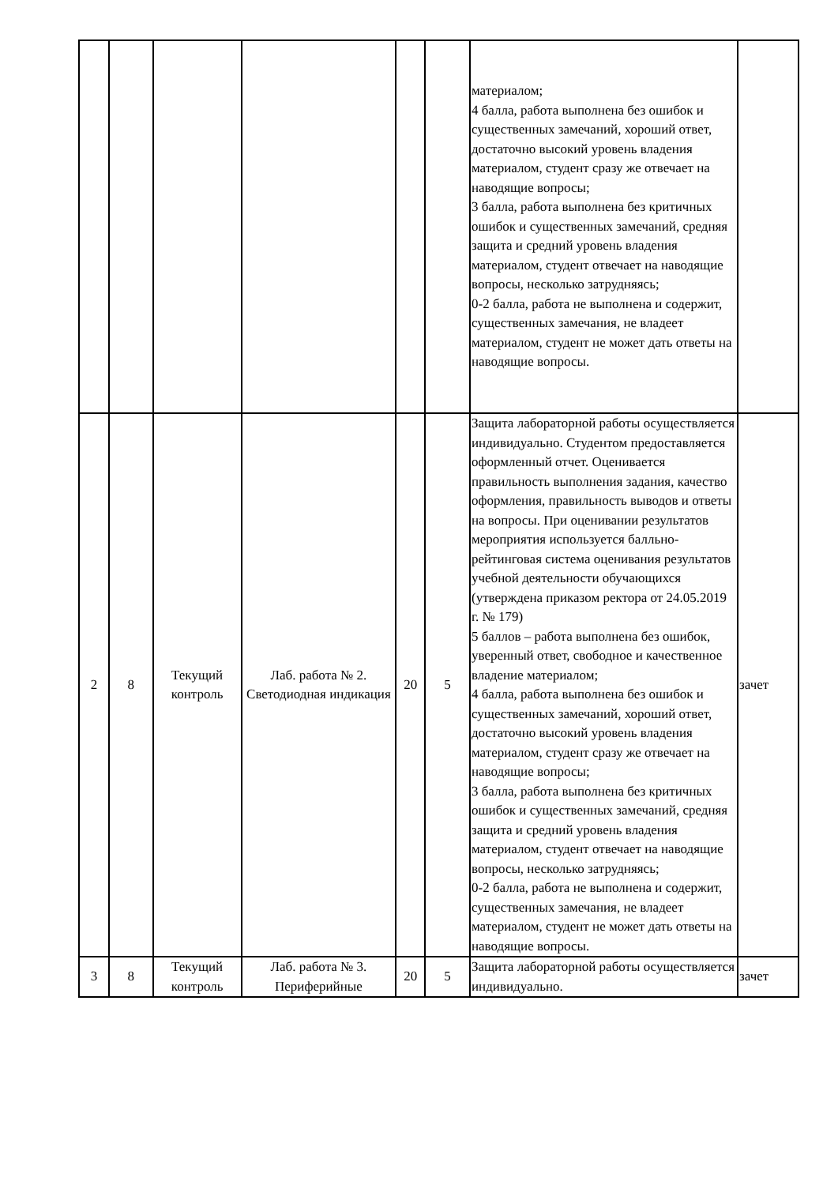| | | | | | | материалом; 4 балла, работа выполнена без ошибок и существенных замечаний, хороший ответ, достаточно высокий уровень владения материалом, студент сразу же отвечает на наводящие вопросы; 3 балла, работа выполнена без критичных ошибок и существенных замечаний, средняя защита и средний уровень владения материалом, студент отвечает на наводящие вопросы, несколько затрудняясь; 0-2 балла, работа не выполнена и содержит, существенных замечания, не владеет материалом, студент не может дать ответы на наводящие вопросы. | |
| 2 | 8 | Текущий контроль | Лаб. работа № 2. Светодиодная индикация | 20 | 5 | Защита лабораторной работы осуществляется индивидуально. Студентом предоставляется оформленный отчет. Оценивается правильность выполнения задания, качество оформления, правильность выводов и ответы на вопросы. При оценивании результатов мероприятия используется балльно-рейтинговая система оценивания результатов учебной деятельности обучающихся (утверждена приказом ректора от 24.05.2019 г. № 179) 5 баллов – работа выполнена без ошибок, уверенный ответ, свободное и качественное владение материалом; 4 балла, работа выполнена без ошибок и существенных замечаний, хороший ответ, достаточно высокий уровень владения материалом, студент сразу же отвечает на наводящие вопросы; 3 балла, работа выполнена без критичных ошибок и существенных замечаний, средняя защита и средний уровень владения материалом, студент отвечает на наводящие вопросы, несколько затрудняясь; 0-2 балла, работа не выполнена и содержит, существенных замечания, не владеет материалом, студент не может дать ответы на наводящие вопросы. | зачет |
| 3 | 8 | Текущий контроль | Лаб. работа № 3. Периферийные | 20 | 5 | Защита лабораторной работы осуществляется индивидуально. | зачет |